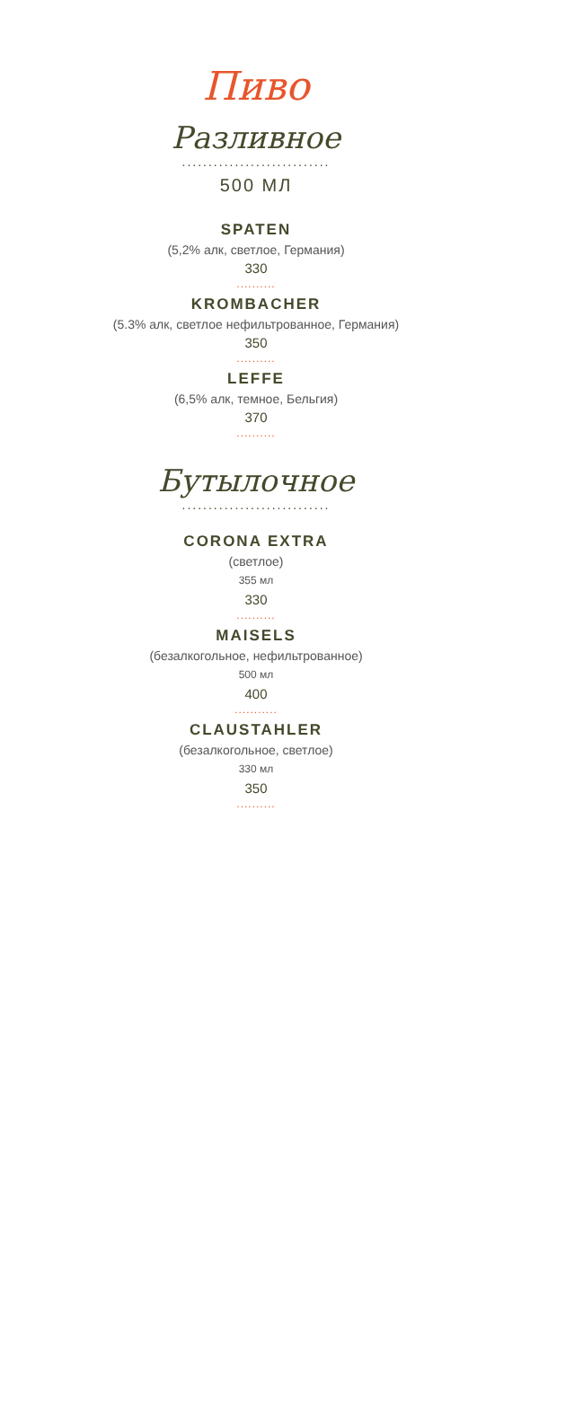Пиво
Разливное
............................
500 МЛ
SPATEN
(5,2% алк, светлое, Германия)
330
..........
KROMBACHER
(5.3% алк, светлое нефильтрованное, Германия)
350
..........
LEFFE
(6,5% алк, темное, Бельгия)
370
..........
Бутылочное
............................
CORONA EXTRA
(светлое)
355 мл
330
..........
MAISELS
(безалкогольное, нефильтрованное)
500 мл
400
...........
CLAUSTAHLER
(безалкогольное, светлое)
330 мл
350
..........